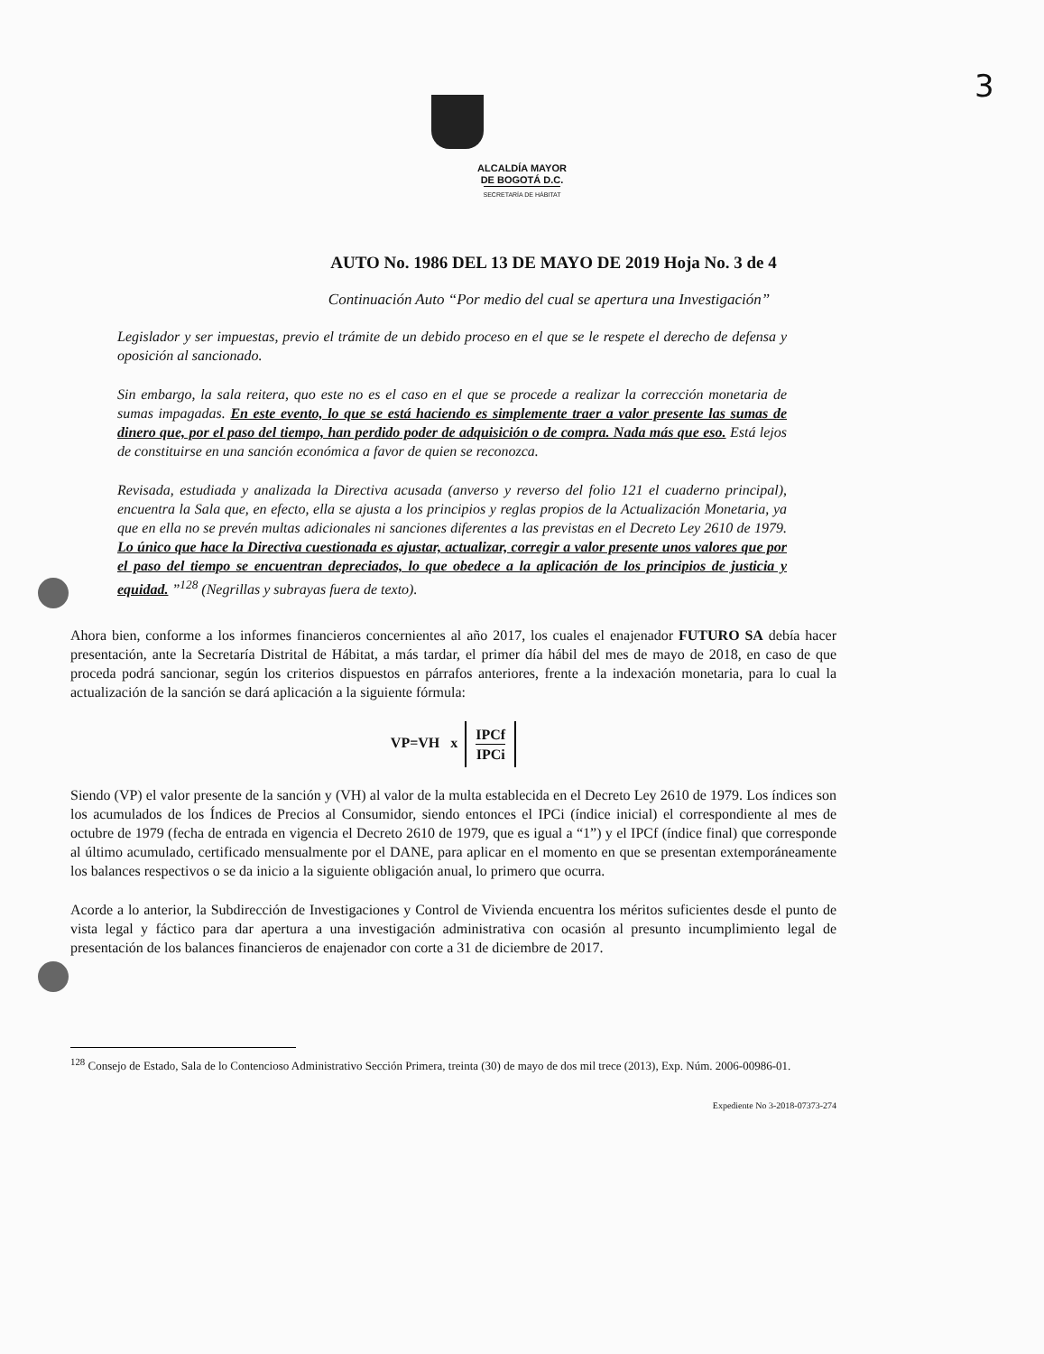3
ALCALDÍA MAYOR
DE BOGOTÁ D.C.
SECRETARÍA DE HÁBITAT
AUTO No. 1986 DEL 13 DE MAYO DE 2019 Hoja No. 3 de 4
Continuación Auto “Por medio del cual se apertura una Investigación”
Legislador y ser impuestas, previo el trámite de un debido proceso en el que se le respete el derecho de defensa y oposición al sancionado.
Sin embargo, la sala reitera, quo este no es el caso en el que se procede a realizar la corrección monetaria de sumas impagadas. En este evento, lo que se está haciendo es simplemente traer a valor presente las sumas de dinero que, por el paso del tiempo, han perdido poder de adquisición o de compra. Nada más que eso. Está lejos de constituirse en una sanción económica a favor de quien se reconozca.
Revisada, estudiada y analizada la Directiva acusada (anverso y reverso del folio 121 el cuaderno principal), encuentra la Sala que, en efecto, ella se ajusta a los principios y reglas propios de la Actualización Monetaria, ya que en ella no se prevén multas adicionales ni sanciones diferentes a las previstas en el Decreto Ley 2610 de 1979. Lo único que hace la Directiva cuestionada es ajustar, actualizar, corregir a valor presente unos valores que por el paso del tiempo se encuentran depreciados, lo que obedece a la aplicación de los principios de justicia y equidad. ”<sup>128</sup> (Negrillas y subrayas fuera de texto).
Ahora bien, conforme a los informes financieros concernientes al año 2017, los cuales el enajenador FUTURO SA debía hacer presentación, ante la Secretaría Distrital de Hábitat, a más tardar, el primer día hábil del mes de mayo de 2018, en caso de que proceda podrá sancionar, según los criterios dispuestos en párrafos anteriores, frente a la indexación monetaria, para lo cual la actualización de la sanción se dará aplicación a la siguiente fórmula:
VP=VH x IPCf IPCi
Siendo (VP) el valor presente de la sanción y (VH) al valor de la multa establecida en el Decreto Ley 2610 de 1979. Los índices son los acumulados de los Índices de Precios al Consumidor, siendo entonces el IPCi (índice inicial) el correspondiente al mes de octubre de 1979 (fecha de entrada en vigencia el Decreto 2610 de 1979, que es igual a “1”) y el IPCf (índice final) que corresponde al último acumulado, certificado mensualmente por el DANE, para aplicar en el momento en que se presentan extemporáneamente los balances respectivos o se da inicio a la siguiente obligación anual, lo primero que ocurra.
Acorde a lo anterior, la Subdirección de Investigaciones y Control de Vivienda encuentra los méritos suficientes desde el punto de vista legal y fáctico para dar apertura a una investigación administrativa con ocasión al presunto incumplimiento legal de presentación de los balances financieros de enajenador con corte a 31 de diciembre de 2017.
<sup>128</sup> Consejo de Estado, Sala de lo Contencioso Administrativo Sección Primera, treinta (30) de mayo de dos mil trece (2013), Exp. Núm. 2006-00986-01.
Expediente No 3-2018-07373-274